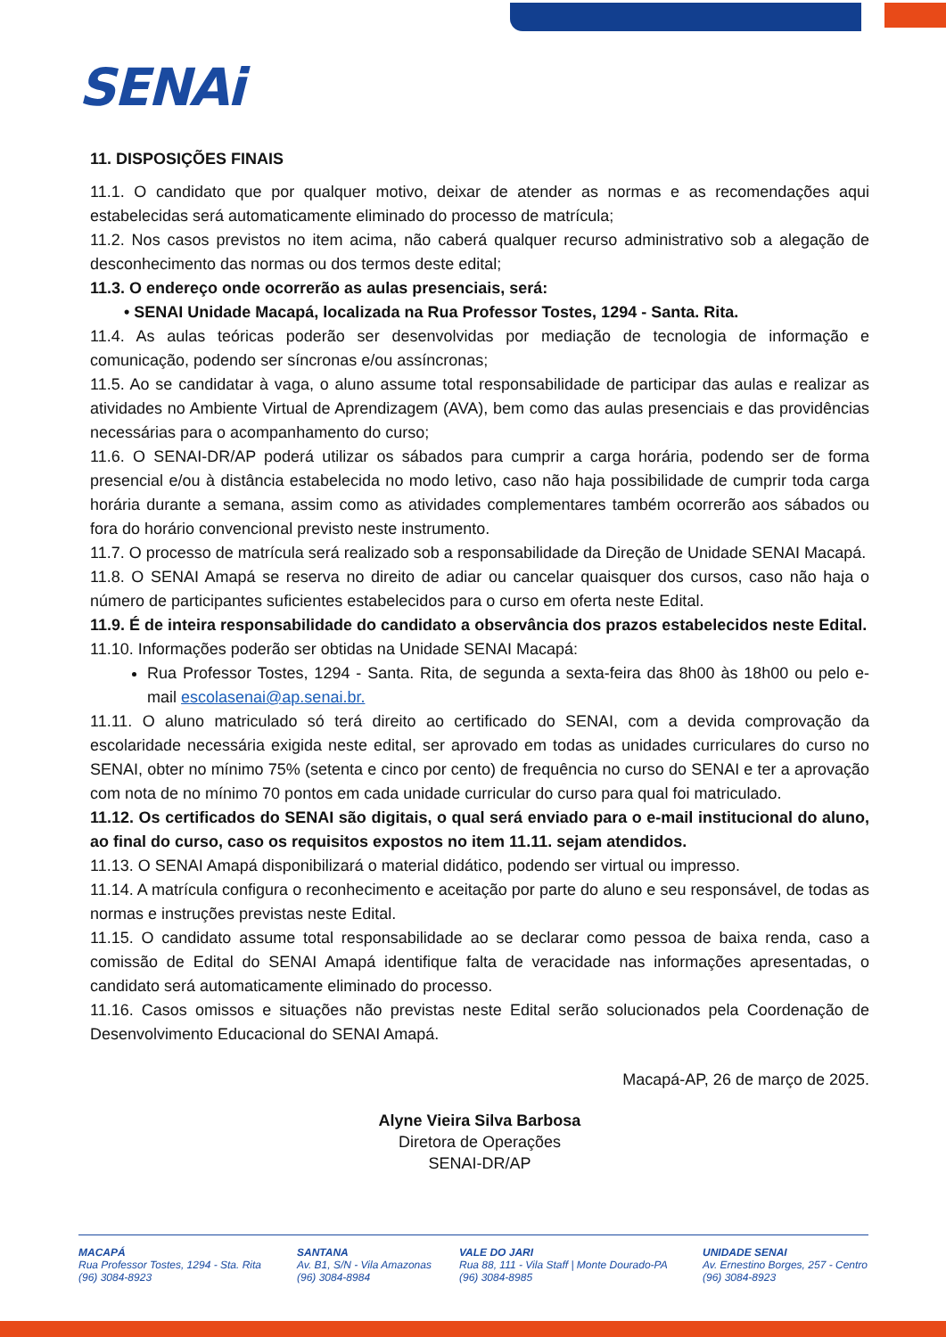SENAi
11. DISPOSIÇÕES FINAIS
11.1. O candidato que por qualquer motivo, deixar de atender as normas e as recomendações aqui estabelecidas será automaticamente eliminado do processo de matrícula;
11.2. Nos casos previstos no item acima, não caberá qualquer recurso administrativo sob a alegação de desconhecimento das normas ou dos termos deste edital;
11.3. O endereço onde ocorrerão as aulas presenciais, será:
• SENAI Unidade Macapá, localizada na Rua Professor Tostes, 1294 - Santa. Rita.
11.4. As aulas teóricas poderão ser desenvolvidas por mediação de tecnologia de informação e comunicação, podendo ser síncronas e/ou assíncronas;
11.5. Ao se candidatar à vaga, o aluno assume total responsabilidade de participar das aulas e realizar as atividades no Ambiente Virtual de Aprendizagem (AVA), bem como das aulas presenciais e das providências necessárias para o acompanhamento do curso;
11.6. O SENAI-DR/AP poderá utilizar os sábados para cumprir a carga horária, podendo ser de forma presencial e/ou à distância estabelecida no modo letivo, caso não haja possibilidade de cumprir toda carga horária durante a semana, assim como as atividades complementares também ocorrerão aos sábados ou fora do horário convencional previsto neste instrumento.
11.7. O processo de matrícula será realizado sob a responsabilidade da Direção de Unidade SENAI Macapá.
11.8. O SENAI Amapá se reserva no direito de adiar ou cancelar quaisquer dos cursos, caso não haja o número de participantes suficientes estabelecidos para o curso em oferta neste Edital.
11.9. É de inteira responsabilidade do candidato a observância dos prazos estabelecidos neste Edital.
11.10. Informações poderão ser obtidas na Unidade SENAI Macapá:
Rua Professor Tostes, 1294 - Santa. Rita, de segunda a sexta-feira das 8h00 às 18h00 ou pelo e-mail escolasenai@ap.senai.br.
11.11. O aluno matriculado só terá direito ao certificado do SENAI, com a devida comprovação da escolaridade necessária exigida neste edital, ser aprovado em todas as unidades curriculares do curso no SENAI, obter no mínimo 75% (setenta e cinco por cento) de frequência no curso do SENAI e ter a aprovação com nota de no mínimo 70 pontos em cada unidade curricular do curso para qual foi matriculado.
11.12. Os certificados do SENAI são digitais, o qual será enviado para o e-mail institucional do aluno, ao final do curso, caso os requisitos expostos no item 11.11. sejam atendidos.
11.13. O SENAI Amapá disponibilizará o material didático, podendo ser virtual ou impresso.
11.14. A matrícula configura o reconhecimento e aceitação por parte do aluno e seu responsável, de todas as normas e instruções previstas neste Edital.
11.15. O candidato assume total responsabilidade ao se declarar como pessoa de baixa renda, caso a comissão de Edital do SENAI Amapá identifique falta de veracidade nas informações apresentadas, o candidato será automaticamente eliminado do processo.
11.16. Casos omissos e situações não previstas neste Edital serão solucionados pela Coordenação de Desenvolvimento Educacional do SENAI Amapá.
Macapá-AP, 26 de março de 2025.
Alyne Vieira Silva Barbosa
Diretora de Operações
SENAI-DR/AP
MACAPÁ
Rua Professor Tostes, 1294 - Sta. Rita
(96) 3084-8923
SANTANA
Av. B1, S/N - Vila Amazonas
(96) 3084-8984
VALE DO JARI
Rua 88, 111 - Vila Staff | Monte Dourado-PA
(96) 3084-8985
UNIDADE SENAI
Av. Ernestino Borges, 257 - Centro
(96) 3084-8923